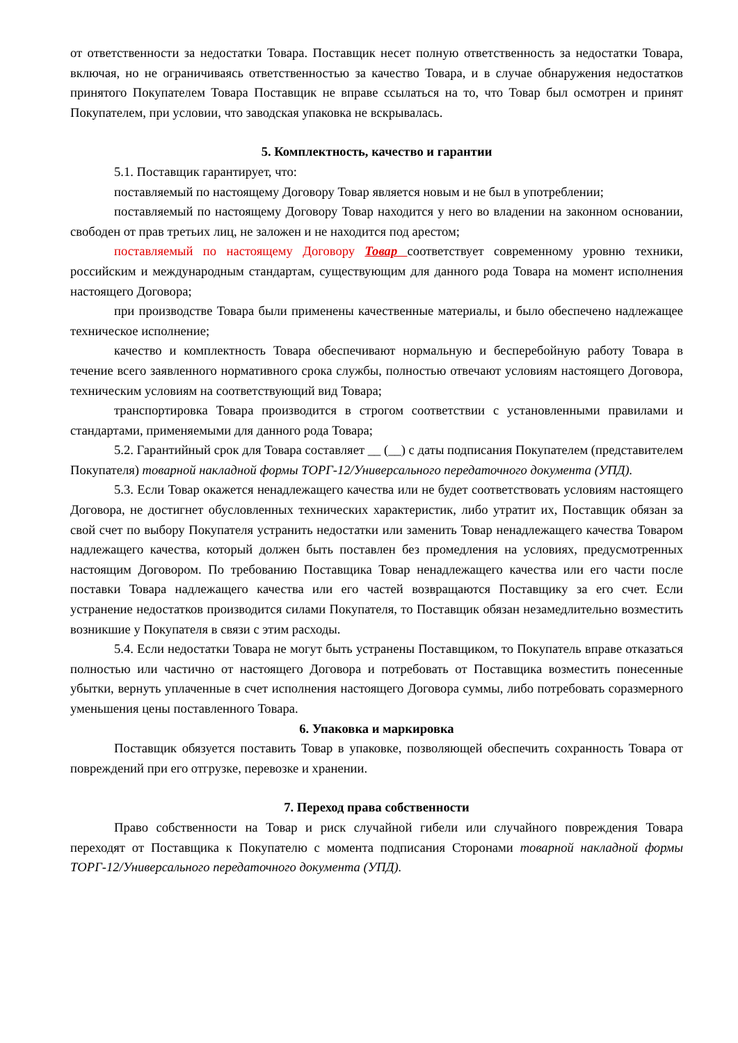от ответственности за недостатки Товара. Поставщик несет полную ответственность за недостатки Товара, включая, но не ограничиваясь ответственностью за качество Товара, и в случае обнаружения недостатков принятого Покупателем Товара Поставщик не вправе ссылаться на то, что Товар был осмотрен и принят Покупателем, при условии, что заводская упаковка не вскрывалась.
5. Комплектность, качество и гарантии
5.1. Поставщик гарантирует, что:
поставляемый по настоящему Договору Товар является новым и не был в употреблении;
поставляемый по настоящему Договору Товар находится у него во владении на законном основании, свободен от прав третьих лиц, не заложен и не находится под арестом;
поставляемый по настоящему Договору Товар соответствует современному уровню техники, российским и международным стандартам, существующим для данного рода Товара на момент исполнения настоящего Договора;
при производстве Товара были применены качественные материалы, и было обеспечено надлежащее техническое исполнение;
качество и комплектность Товара обеспечивают нормальную и бесперебойную работу Товара в течение всего заявленного нормативного срока службы, полностью отвечают условиям настоящего Договора, техническим условиям на соответствующий вид Товара;
транспортировка Товара производится в строгом соответствии с установленными правилами и стандартами, применяемыми для данного рода Товара;
5.2. Гарантийный срок для Товара составляет __ (__) с даты подписания Покупателем (представителем Покупателя) товарной накладной формы ТОРГ-12/Универсального передаточного документа (УПД).
5.3. Если Товар окажется ненадлежащего качества или не будет соответствовать условиям настоящего Договора, не достигнет обусловленных технических характеристик, либо утратит их, Поставщик обязан за свой счет по выбору Покупателя устранить недостатки или заменить Товар ненадлежащего качества Товаром надлежащего качества, который должен быть поставлен без промедления на условиях, предусмотренных настоящим Договором. По требованию Поставщика Товар ненадлежащего качества или его части после поставки Товара надлежащего качества или его частей возвращаются Поставщику за его счет. Если устранение недостатков производится силами Покупателя, то Поставщик обязан незамедлительно возместить возникшие у Покупателя в связи с этим расходы.
5.4. Если недостатки Товара не могут быть устранены Поставщиком, то Покупатель вправе отказаться полностью или частично от настоящего Договора и потребовать от Поставщика возместить понесенные убытки, вернуть уплаченные в счет исполнения настоящего Договора суммы, либо потребовать соразмерного уменьшения цены поставленного Товара.
6. Упаковка и маркировка
Поставщик обязуется поставить Товар в упаковке, позволяющей обеспечить сохранность Товара от повреждений при его отгрузке, перевозке и хранении.
7. Переход права собственности
Право собственности на Товар и риск случайной гибели или случайного повреждения Товара переходят от Поставщика к Покупателю с момента подписания Сторонами товарной накладной формы ТОРГ-12/Универсального передаточного документа (УПД).